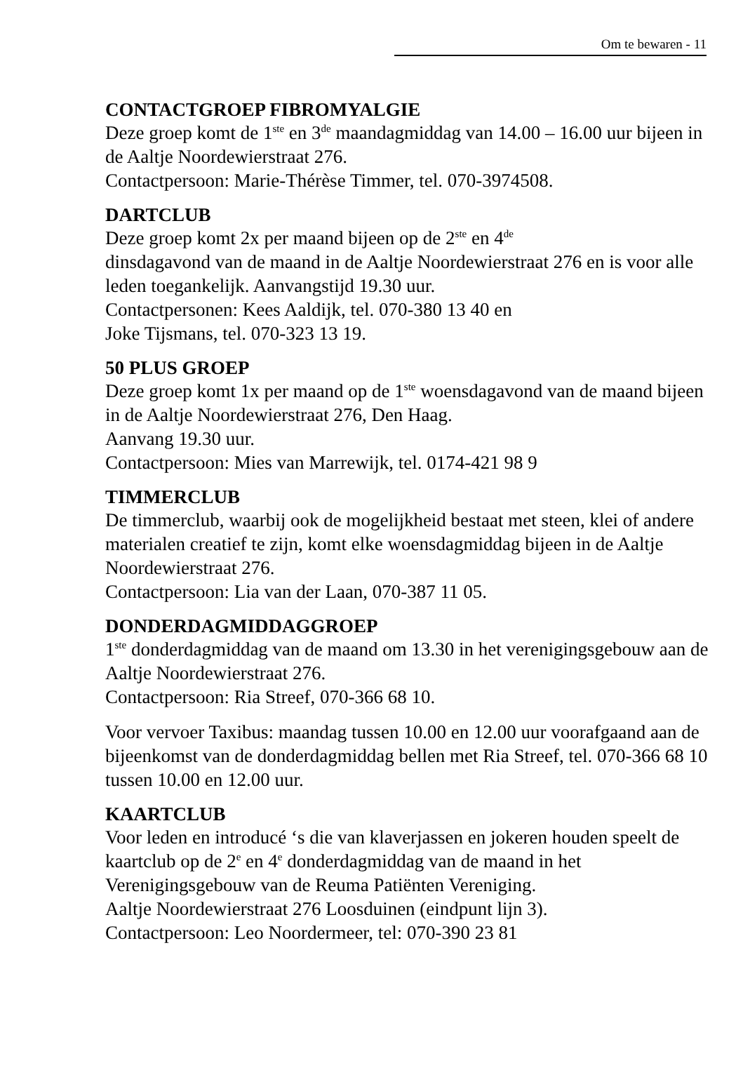Om te bewaren - 11
CONTACTGROEP FIBROMYALGIE
Deze groep komt de 1<sup>ste</sup> en 3<sup>de</sup> maandagmiddag van 14.00 – 16.00 uur bijeen in de Aaltje Noordewierstraat 276.
Contactpersoon: Marie-Thérèse Timmer, tel. 070-3974508.
DARTCLUB
Deze groep komt 2x per maand bijeen op de 2<sup>ste</sup> en 4<sup>de</sup>
dinsdagavond van de maand in de Aaltje Noordewierstraat 276 en is voor alle leden toegankelijk. Aanvangstijd 19.30 uur.
Contactpersonen: Kees Aaldijk, tel. 070-380 13 40 en
Joke Tijsmans, tel. 070-323 13 19.
50 PLUS GROEP
Deze groep komt 1x per maand op de 1<sup>ste</sup> woensdagavond van de maand bijeen in de Aaltje Noordewierstraat 276, Den Haag.
Aanvang 19.30 uur.
Contactpersoon: Mies van Marrewijk, tel. 0174-421 98 9
TIMMERCLUB
De timmerclub, waarbij ook de mogelijkheid bestaat met steen, klei of andere materialen creatief te zijn, komt elke woensdagmiddag bijeen in de Aaltje Noordewierstraat 276.
Contactpersoon: Lia van der Laan, 070-387 11 05.
DONDERDAGMIDDAGGROEP
1<sup>ste</sup> donderdagmiddag van de maand om 13.30 in het verenigingsgebouw aan de Aaltje Noordewierstraat 276.
Contactpersoon: Ria Streef, 070-366 68 10.
Voor vervoer Taxibus: maandag tussen 10.00 en 12.00 uur voorafgaand aan de bijeenkomst van de donderdagmiddag bellen met Ria Streef, tel. 070-366 68 10 tussen 10.00 en 12.00 uur.
KAARTCLUB
Voor leden en introducé ‘s die van klaverjassen en jokeren houden speelt de kaartclub op de 2<sup>e</sup> en 4<sup>e</sup> donderdagmiddag van de maand in het Verenigingsgebouw van de Reuma Patiënten Vereniging.
Aaltje Noordewierstraat 276 Loosduinen (eindpunt lijn 3).
Contactpersoon: Leo Noordermeer, tel: 070-390 23 81